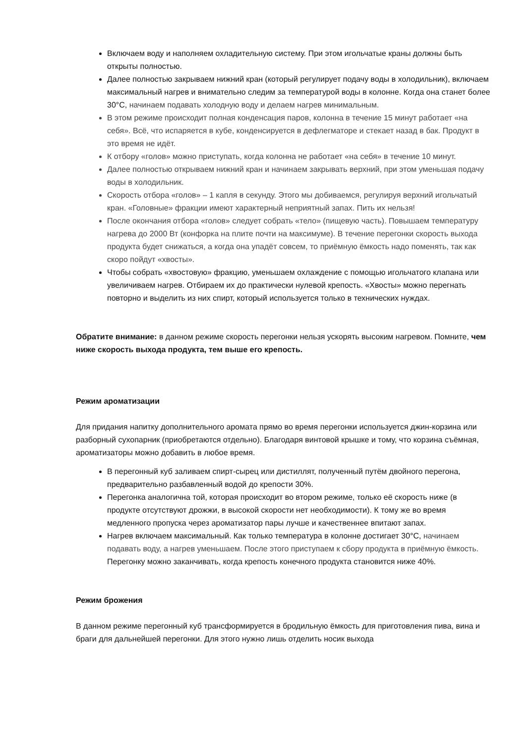Включаем воду и наполняем охладительную систему. При этом игольчатые краны должны быть открыты полностью.
Далее полностью закрываем нижний кран (который регулирует подачу воды в холодильник), включаем максимальный нагрев и внимательно следим за температурой воды в колонне. Когда она станет более 30°C, начинаем подавать холодную воду и делаем нагрев минимальным.
В этом режиме происходит полная конденсация паров, колонна в течение 15 минут работает «на себя». Всё, что испаряется в кубе, конденсируется в дефлегматоре и стекает назад в бак. Продукт в это время не идёт.
К отбору «голов» можно приступать, когда колонна не работает «на себя» в течение 10 минут.
Далее полностью открываем нижний кран и начинаем закрывать верхний, при этом уменьшая подачу воды в холодильник.
Скорость отбора «голов» – 1 капля в секунду. Этого мы добиваемся, регулируя верхний игольчатый кран. «Головные» фракции имеют характерный неприятный запах. Пить их нельзя!
После окончания отбора «голов» следует собрать «тело» (пищевую часть). Повышаем температуру нагрева до 2000 Вт (конфорка на плите почти на максимуме). В течение перегонки скорость выхода продукта будет снижаться, а когда она упадёт совсем, то приёмную ёмкость надо поменять, так как скоро пойдут «хвосты».
Чтобы собрать «хвостовую» фракцию, уменьшаем охлаждение с помощью игольчатого клапана или увеличиваем нагрев. Отбираем их до практически нулевой крепость. «Хвосты» можно перегнать повторно и выделить из них спирт, который используется только в технических нуждах.
Обратите внимание: в данном режиме скорость перегонки нельзя ускорять высоким нагревом. Помните, чем ниже скорость выхода продукта, тем выше его крепость.
Режим ароматизации
Для придания напитку дополнительного аромата прямо во время перегонки используется джин-корзина или разборный сухопарник (приобретаются отдельно). Благодаря винтовой крышке и тому, что корзина съёмная, ароматизаторы можно добавить в любое время.
В перегонный куб заливаем спирт-сырец или дистиллят, полученный путём двойного перегона, предварительно разбавленный водой до крепости 30%.
Перегонка аналогична той, которая происходит во втором режиме, только её скорость ниже (в продукте отсутствуют дрожжи, в высокой скорости нет необходимости). К тому же во время медленного пропуска через ароматизатор пары лучше и качественнее впитают запах.
Нагрев включаем максимальный. Как только температура в колонне достигает 30°C, начинаем подавать воду, а нагрев уменьшаем. После этого приступаем к сбору продукта в приёмную ёмкость. Перегонку можно заканчивать, когда крепость конечного продукта становится ниже 40%.
Режим брожения
В данном режиме перегонный куб трансформируется в бродильную ёмкость для приготовления пива, вина и браги для дальнейшей перегонки. Для этого нужно лишь отделить носик выхода